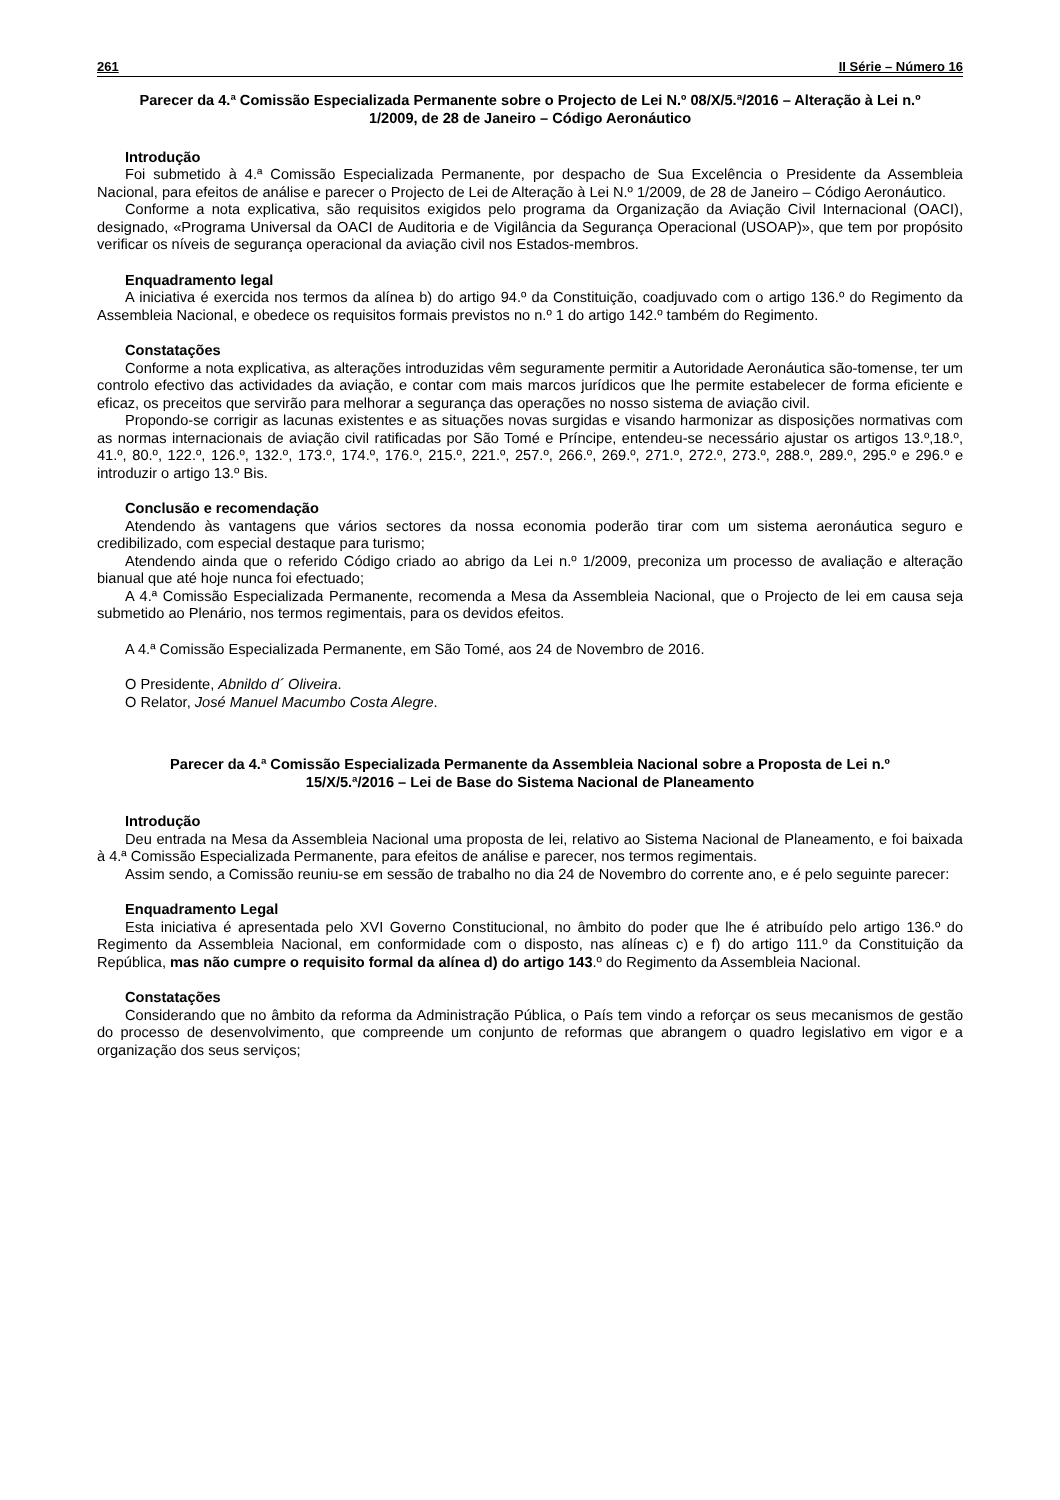261 II Série – Número 16
Parecer da 4.ª Comissão Especializada Permanente sobre o Projecto de Lei N.º 08/X/5.ª/2016 – Alteração à Lei n.º 1/2009, de 28 de Janeiro – Código Aeronáutico
Introdução
Foi submetido à 4.ª Comissão Especializada Permanente, por despacho de Sua Excelência o Presidente da Assembleia Nacional, para efeitos de análise e parecer o Projecto de Lei de Alteração à Lei N.º 1/2009, de 28 de Janeiro – Código Aeronáutico.
Conforme a nota explicativa, são requisitos exigidos pelo programa da Organização da Aviação Civil Internacional (OACI), designado, «Programa Universal da OACI de Auditoria e de Vigilância da Segurança Operacional (USOAP)», que tem por propósito verificar os níveis de segurança operacional da aviação civil nos Estados-membros.
Enquadramento legal
A iniciativa é exercida nos termos da alínea b) do artigo 94.º da Constituição, coadjuvado com o artigo 136.º do Regimento da Assembleia Nacional, e obedece os requisitos formais previstos no n.º 1 do artigo 142.º também do Regimento.
Constatações
Conforme a nota explicativa, as alterações introduzidas vêm seguramente permitir a Autoridade Aeronáutica são-tomense, ter um controlo efectivo das actividades da aviação, e contar com mais marcos jurídicos que lhe permite estabelecer de forma eficiente e eficaz, os preceitos que servirão para melhorar a segurança das operações no nosso sistema de aviação civil.
Propondo-se corrigir as lacunas existentes e as situações novas surgidas e visando harmonizar as disposições normativas com as normas internacionais de aviação civil ratificadas por São Tomé e Príncipe, entendeu-se necessário ajustar os artigos 13.º,18.º, 41.º, 80.º, 122.º, 126.º, 132.º, 173.º, 174.º, 176.º, 215.º, 221.º, 257.º, 266.º, 269.º, 271.º, 272.º, 273.º, 288.º, 289.º, 295.º e 296.º e introduzir o artigo 13.º Bis.
Conclusão e recomendação
Atendendo às vantagens que vários sectores da nossa economia poderão tirar com um sistema aeronáutica seguro e credibilizado, com especial destaque para turismo;
Atendendo ainda que o referido Código criado ao abrigo da Lei n.º 1/2009, preconiza um processo de avaliação e alteração bianual que até hoje nunca foi efectuado;
A 4.ª Comissão Especializada Permanente, recomenda a Mesa da Assembleia Nacional, que o Projecto de lei em causa seja submetido ao Plenário, nos termos regimentais, para os devidos efeitos.
A 4.ª Comissão Especializada Permanente, em São Tomé, aos 24 de Novembro de 2016.
O Presidente, Abnildo d´ Oliveira.
O Relator, José Manuel Macumbo Costa Alegre.
Parecer da 4.ª Comissão Especializada Permanente da Assembleia Nacional sobre a Proposta de Lei n.º 15/X/5.ª/2016 – Lei de Base do Sistema Nacional de Planeamento
Introdução
Deu entrada na Mesa da Assembleia Nacional uma proposta de lei, relativo ao Sistema Nacional de Planeamento, e foi baixada à 4.ª Comissão Especializada Permanente, para efeitos de análise e parecer, nos termos regimentais.
Assim sendo, a Comissão reuniu-se em sessão de trabalho no dia 24 de Novembro do corrente ano, e é pelo seguinte parecer:
Enquadramento Legal
Esta iniciativa é apresentada pelo XVI Governo Constitucional, no âmbito do poder que lhe é atribuído pelo artigo 136.º do Regimento da Assembleia Nacional, em conformidade com o disposto, nas alíneas c) e f) do artigo 111.º da Constituição da República, mas não cumpre o requisito formal da alínea d) do artigo 143.º do Regimento da Assembleia Nacional.
Constatações
Considerando que no âmbito da reforma da Administração Pública, o País tem vindo a reforçar os seus mecanismos de gestão do processo de desenvolvimento, que compreende um conjunto de reformas que abrangem o quadro legislativo em vigor e a organização dos seus serviços;